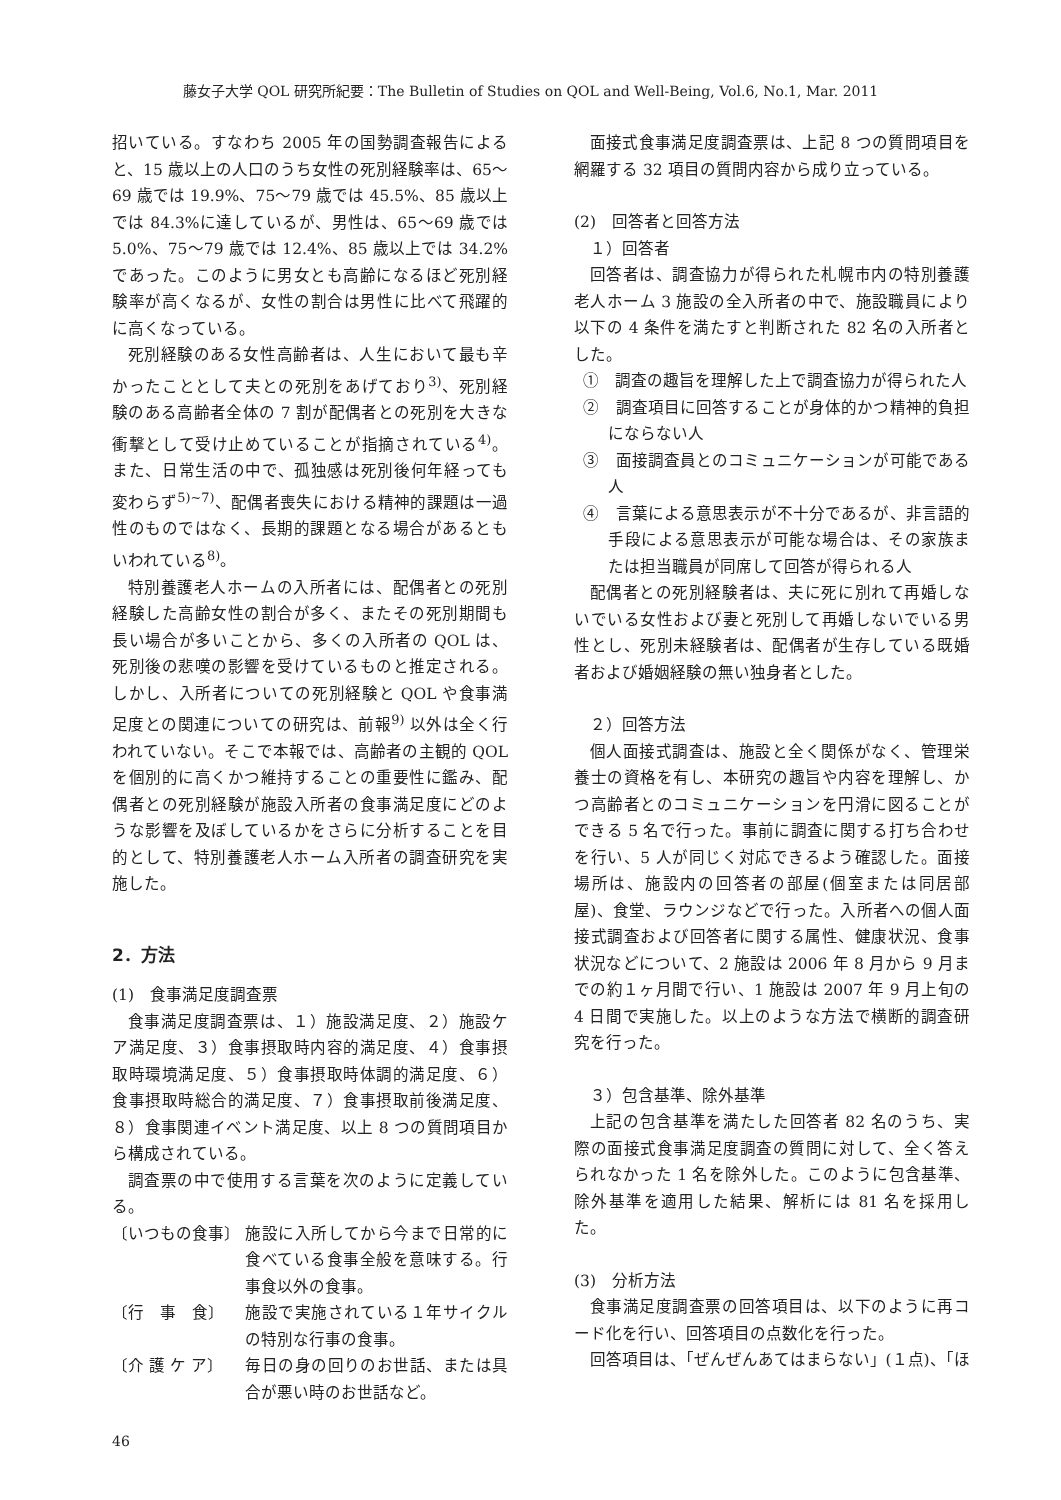藤女子大学 QOL 研究所紀要：The Bulletin of Studies on QOL and Well-Being, Vol.6, No.1, Mar. 2011
招いている。すなわち 2005 年の国勢調査報告によると、15 歳以上の人口のうち女性の死別経験率は、65～69 歳では 19.9%、75～79 歳では 45.5%、85 歳以上では 84.3%に達しているが、男性は、65～69 歳では 5.0%、75～79 歳では 12.4%、85 歳以上では 34.2%であった。このように男女とも高齢になるほど死別経験率が高くなるが、女性の割合は男性に比べて飛躍的に高くなっている。
死別経験のある女性高齢者は、人生において最も辛かったこととして夫との死別をあげており<sup>3)</sup>、死別経験のある高齢者全体の 7 割が配偶者との死別を大きな衝撃として受け止めていることが指摘されている<sup>4)</sup>。また、日常生活の中で、孤独感は死別後何年経っても変わらず<sup>5)~7)</sup>、配偶者喪失における精神的課題は一過性のものではなく、長期的課題となる場合があるともいわれている<sup>8)</sup>。
特別養護老人ホームの入所者には、配偶者との死別経験した高齢女性の割合が多く、またその死別期間も長い場合が多いことから、多くの入所者の QOL は、死別後の悲嘆の影響を受けているものと推定される。しかし、入所者についての死別経験と QOL や食事満足度との関連についての研究は、前報<sup>9)</sup> 以外は全く行われていない。そこで本報では、高齢者の主観的 QOL を個別的に高くかつ維持することの重要性に鑑み、配偶者との死別経験が施設入所者の食事満足度にどのような影響を及ぼしているかをさらに分析することを目的として、特別養護老人ホーム入所者の調査研究を実施した。
2．方法
(1)　食事満足度調査票
食事満足度調査票は、１）施設満足度、２）施設ケア満足度、３）食事摂取時内容的満足度、４）食事摂取時環境満足度、５）食事摂取時体調的満足度、６）食事摂取時総合的満足度、７）食事摂取前後満足度、８）食事関連イベント満足度、以上 8 つの質問項目から構成されている。
調査票の中で使用する言葉を次のように定義している。
〔いつもの食事〕 施設に入所してから今まで日常的に食べている食事全般を意味する。行事食以外の食事。
〔行　事　食〕 施設で実施されている１年サイクルの特別な行事の食事。
〔介 護 ケ ア〕 毎日の身の回りのお世話、または具合が悪い時のお世話など。
面接式食事満足度調査票は、上記 8 つの質問項目を網羅する 32 項目の質問内容から成り立っている。
(2)　回答者と回答方法
１）回答者
回答者は、調査協力が得られた札幌市内の特別養護老人ホーム 3 施設の全入所者の中で、施設職員により以下の 4 条件を満たすと判断された 82 名の入所者とした。
①　調査の趣旨を理解した上で調査協力が得られた人
②　調査項目に回答することが身体的かつ精神的負担にならない人
③　面接調査員とのコミュニケーションが可能である人
④　言葉による意思表示が不十分であるが、非言語的手段による意思表示が可能な場合は、その家族または担当職員が同席して回答が得られる人
配偶者との死別経験者は、夫に死に別れて再婚しないでいる女性および妻と死別して再婚しないでいる男性とし、死別未経験者は、配偶者が生存している既婚者および婚姻経験の無い独身者とした。
２）回答方法
個人面接式調査は、施設と全く関係がなく、管理栄養士の資格を有し、本研究の趣旨や内容を理解し、かつ高齢者とのコミュニケーションを円滑に図ることができる 5 名で行った。事前に調査に関する打ち合わせを行い、5 人が同じく対応できるよう確認した。面接場所は、施設内の回答者の部屋(個室または同居部屋)、食堂、ラウンジなどで行った。入所者への個人面接式調査および回答者に関する属性、健康状況、食事状況などについて、2 施設は 2006 年 8 月から 9 月までの約１ヶ月間で行い、1 施設は 2007 年 9 月上旬の 4 日間で実施した。以上のような方法で横断的調査研究を行った。
３）包含基準、除外基準
上記の包含基準を満たした回答者 82 名のうち、実際の面接式食事満足度調査の質問に対して、全く答えられなかった 1 名を除外した。このように包含基準、除外基準を適用した結果、解析には 81 名を採用した。
(3)　分析方法
食事満足度調査票の回答項目は、以下のように再コード化を行い、回答項目の点数化を行った。
回答項目は、「ぜんぜんあてはまらない」(１点)、「ほ
46